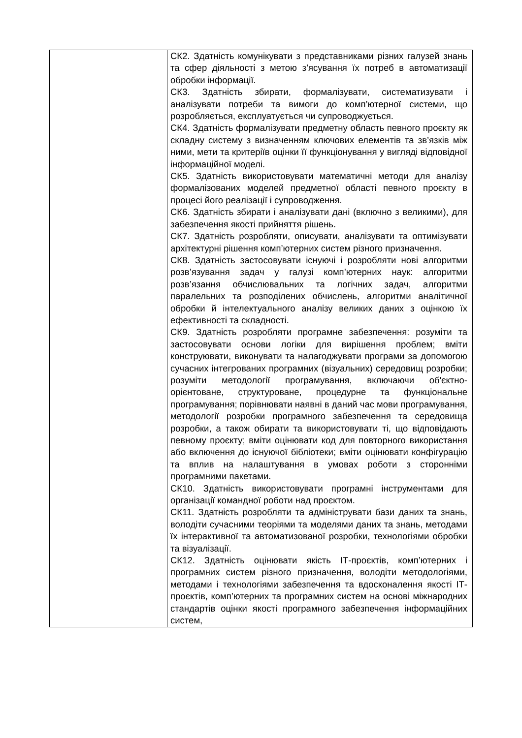| | СК2. Здатність комунікувати з представниками різних галузей знань та сфер діяльності з метою з’ясування їх потреб в автоматизації обробки інформації. СК3. Здатність збирати, формалізувати, систематизувати і аналізувати потреби та вимоги до комп’ютерної системи, що розробляється, експлуатується чи супроводжується. СК4. Здатність формалізувати предметну область певного проєкту як складну систему з визначенням ключових елементів та зв’язків між ними, мети та критеріїв оцінки її функціонування у вигляді відповідної інформаційної моделі. СК5. Здатність використовувати математичні методи для аналізу формалізованих моделей предметної області певного проєкту в процесі його реалізації і супроводження. СК6. Здатність збирати і аналізувати дані (включно з великими), для забезпечення якості прийняття рішень. СК7. Здатність розробляти, описувати, аналізувати та оптимізувати архітектурні рішення комп’ютерних систем різного призначення. СК8. Здатність застосовувати існуючі і розробляти нові алгоритми розв’язування задач у галузі комп’ютерних наук: алгоритми розв’язання обчислювальних та логічних задач, алгоритми паралельних та розподілених обчислень, алгоритми аналітичної обробки й інтелектуального аналізу великих даних з оцінкою їх ефективності та складності. СК9. Здатність розробляти програмне забезпечення: розуміти та застосовувати основи логіки для вирішення проблем; вміти конструювати, виконувати та налагоджувати програми за допомогою сучасних інтегрованих програмних (візуальних) середовищ розробки; розуміти методології програмування, включаючи об'єктно-орієнтоване, структуроване, процедурне та функціональне програмування; порівнювати наявні в даний час мови програмування, методології розробки програмного забезпечення та середовища розробки, а також обирати та використовувати ті, що відповідають певному проєкту; вміти оцінювати код для повторного використання або включення до існуючої бібліотеки; вміти оцінювати конфігурацію та вплив на налаштування в умовах роботи з сторонніми програмними пакетами. СК10. Здатність використовувати програмні інструментами для організації командної роботи над проєктом. СК11. Здатність розробляти та адмініструвати бази даних та знань, володіти сучасними теоріями та моделями даних та знань, методами їх інтерактивної та автоматизованої розробки, технологіями обробки та візуалізації. СК12. Здатність оцінювати якість ІТ-проєктів, комп’ютерних і програмних систем різного призначення, володіти методологіями, методами і технологіями забезпечення та вдосконалення якості ІТ-проєктів, комп’ютерних та програмних систем на основі міжнародних стандартів оцінки якості програмного забезпечення інформаційних систем, |